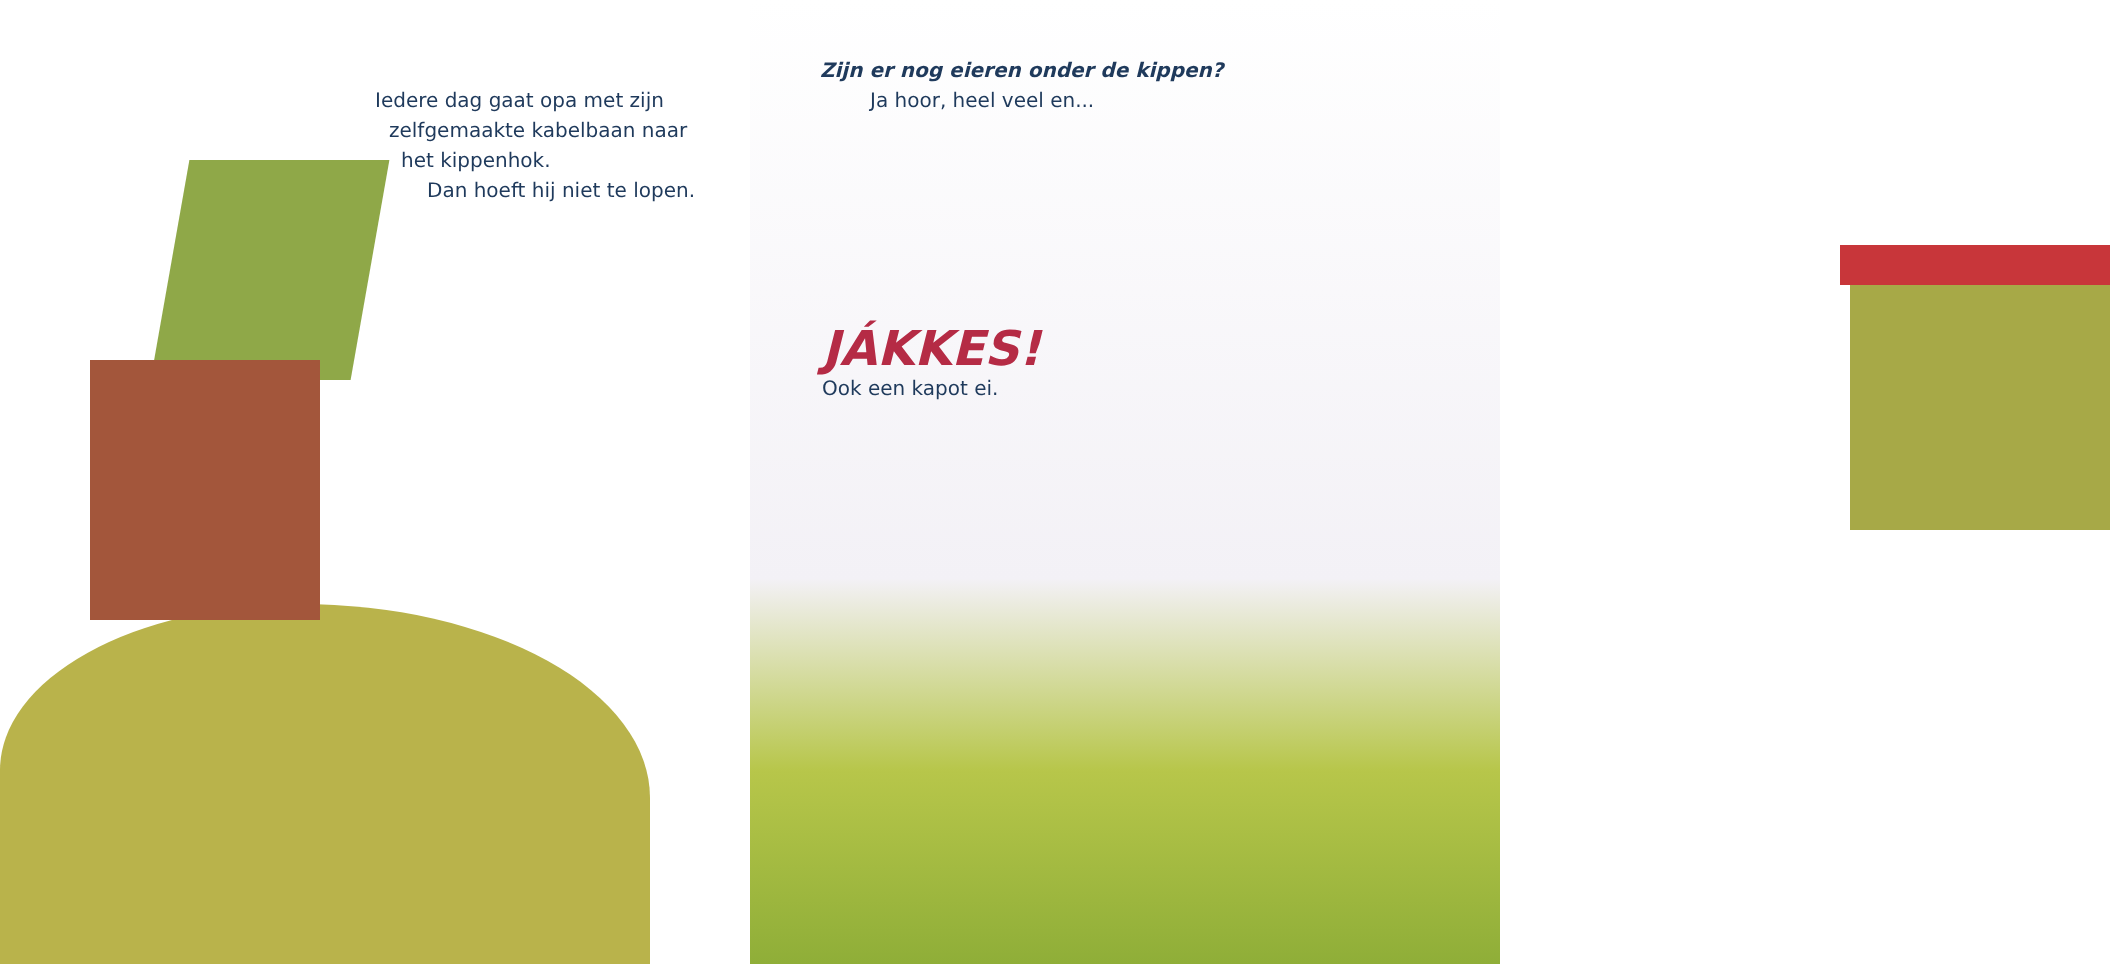Iedere dag gaat opa met zijn
zelfgemaakte kabelbaan naar
het kippenhok.
Dan hoeft hij niet te lopen.
Zijn er nog eieren onder de kippen?
Ja hoor, heel veel en...
JÁKKES!
Ook een kapot ei.